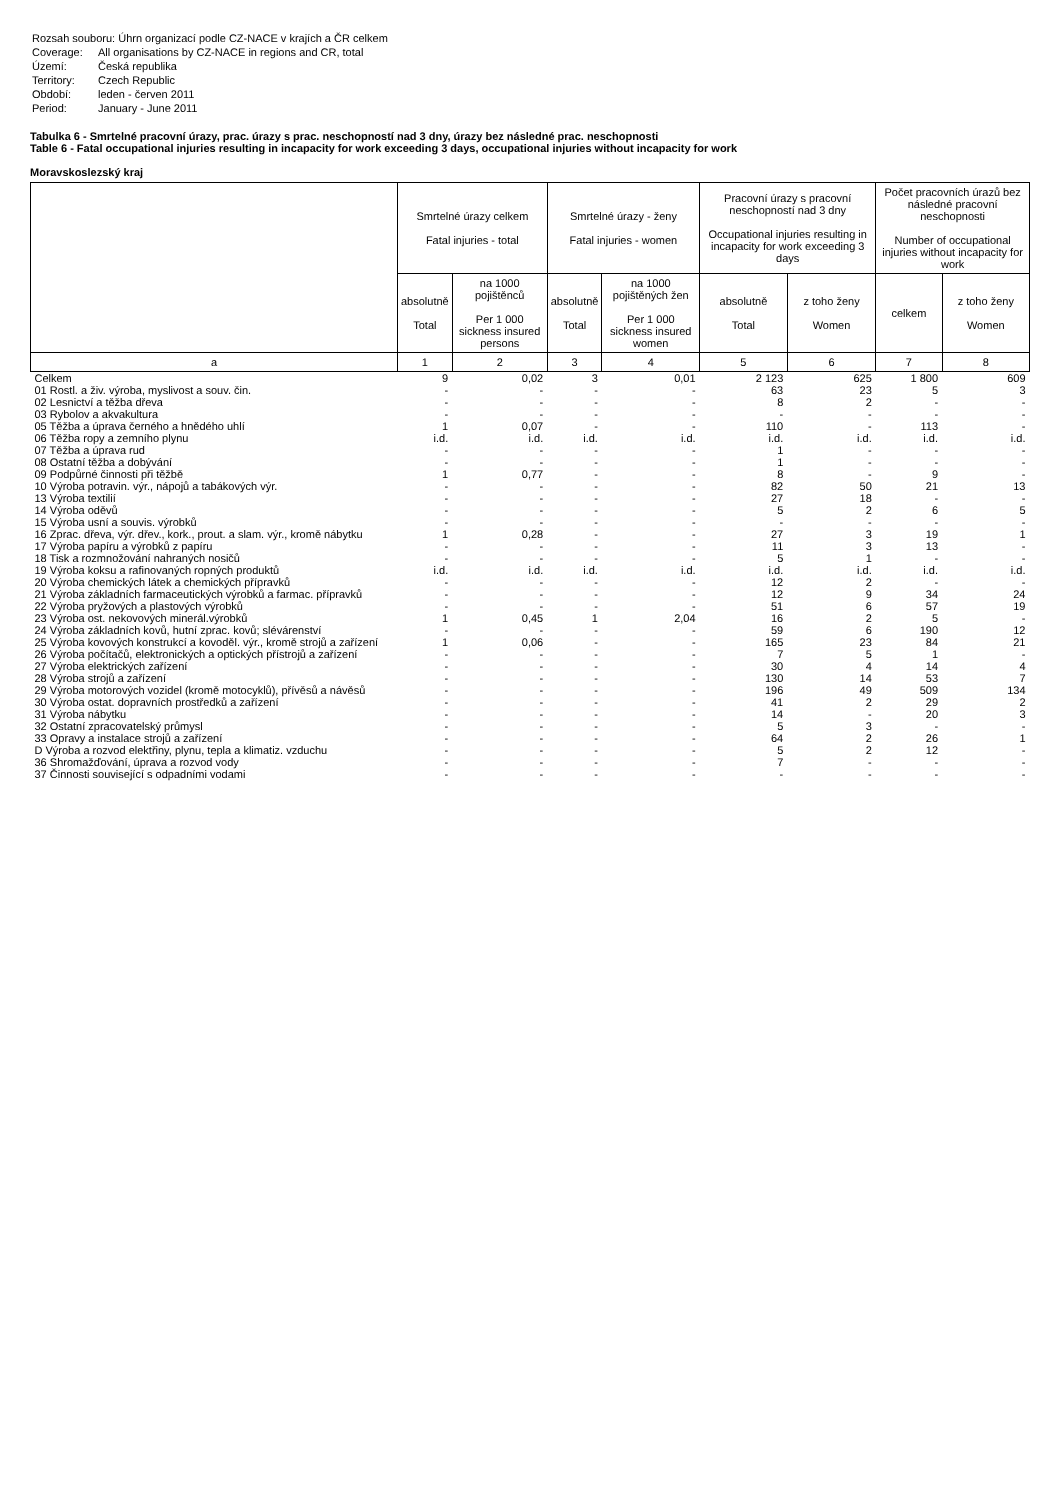| Rozsah souboru: Úhrn organizací podle CZ-NACE v krajích a ČR celkem | |
| Coverage: | All organisations by CZ-NACE in regions and CR, total |
| Území: | Česká republika |
| Territory: | Czech Republic |
| Období: | leden - červen 2011 |
| Period: | January - June 2011 |
Tabulka 6 - Smrtelné pracovní úrazy, prac. úrazy s prac. neschopností nad 3 dny, úrazy bez následné prac. neschopnosti
Table 6 - Fatal occupational injuries resulting in incapacity for work exceeding 3 days, occupational injuries without incapacity for work
Moravskoslezský kraj
| | Smrtelné úrazy celkem Fatal injuries - total | | Smrtelné úrazy - ženy Fatal injuries - women | | Pracovní úrazy s pracovní neschopností nad 3 dny Occupational injuries resulting in incapacity for work exceeding 3 days | | Počet pracovních úrazů bez následné pracovní neschopnosti Number of occupational injuries without incapacity for work | |
| --- | --- | --- | --- | --- | --- | --- | --- | --- |
| | absolutně Total | na 1000 pojištěnců Per 1 000 sickness insured persons | absolutně Total | na 1000 pojištěných žen Per 1 000 sickness insured women | absolutně Total | z toho ženy Women | celkem | z toho ženy Women |
| a | 1 | 2 | 3 | 4 | 5 | 6 | 7 | 8 |
| Celkem | 9 | 0,02 | 3 | 0,01 | 2 123 | 625 | 1 800 | 609 |
| 01 Rostl. a živ. výroba, myslivost a souv. čin. | - | - | - | - | 63 | 23 | 5 | 3 |
| 02 Lesnictví a těžba dřeva | - | - | - | - | 8 | 2 | - | - |
| 03 Rybolov a akvakultura | - | - | - | - | - | - | - | - |
| 05 Těžba a úprava černého a hnědého uhlí | 1 | 0,07 | - | - | 110 | - | 113 | - |
| 06 Těžba ropy a zemního plynu | i.d. | i.d. | i.d. | i.d. | i.d. | i.d. | i.d. | i.d. |
| 07 Těžba a úprava rud | - | - | - | - | 1 | - | - | - |
| 08 Ostatní těžba a dobývání | - | - | - | - | 1 | - | - | - |
| 09 Podpůrné činnosti při těžbě | 1 | 0,77 | - | - | 8 | - | 9 | - |
| 10 Výroba potravin. výr., nápojů a tabákových výr. | - | - | - | - | 82 | 50 | 21 | 13 |
| 13 Výroba textilií | - | - | - | - | 27 | 18 | - | - |
| 14 Výroba oděvů | - | - | - | - | 5 | 2 | 6 | 5 |
| 15 Výroba usní a souvis. výrobků | - | - | - | - | - | - | - | - |
| 16 Zprac. dřeva, výr. dřev., kork., prout. a slam. výr., kromě nábytku | 1 | 0,28 | - | - | 27 | 3 | 19 | 1 |
| 17 Výroba papíru a výrobků z papíru | - | - | - | - | 11 | 3 | 13 | - |
| 18 Tisk a rozmnožování nahraných nosičů | - | - | - | - | 5 | 1 | - | - |
| 19 Výroba koksu a rafinovaných ropných produktů | i.d. | i.d. | i.d. | i.d. | i.d. | i.d. | i.d. | i.d. |
| 20 Výroba chemických látek a chemických přípravků | - | - | - | - | 12 | 2 | - | - |
| 21 Výroba základních farmaceutických výrobků a farmac. přípravků | - | - | - | - | 12 | 9 | 34 | 24 |
| 22 Výroba pryžových a plastových výrobků | - | - | - | - | 51 | 6 | 57 | 19 |
| 23 Výroba ost. nekovových minerál.výrobků | 1 | 0,45 | 1 | 2,04 | 16 | 2 | 5 | - |
| 24 Výroba základních kovů, hutní zprac. kovů; slévárenství | - | - | - | - | 59 | 6 | 190 | 12 |
| 25 Výroba kovových konstrukcí a kovoděl. výr., kromě strojů a zařízení | 1 | 0,06 | - | - | 165 | 23 | 84 | 21 |
| 26 Výroba počítačů, elektronických a optických přístrojů a zařízení | - | - | - | - | 7 | 5 | 1 | - |
| 27 Výroba elektrických zařízení | - | - | - | - | 30 | 4 | 14 | 4 |
| 28 Výroba strojů a zařízení | - | - | - | - | 130 | 14 | 53 | 7 |
| 29 Výroba motorových vozidel (kromě motocyklů), přívěsů a návěsů | - | - | - | - | 196 | 49 | 509 | 134 |
| 30 Výroba ostat. dopravních prostředků a zařízení | - | - | - | - | 41 | 2 | 29 | 2 |
| 31 Výroba nábytku | - | - | - | - | 14 | - | 20 | 3 |
| 32 Ostatní zpracovatelský průmysl | - | - | - | - | 5 | 3 | - | - |
| 33 Opravy a instalace strojů a zařízení | - | - | - | - | 64 | 2 | 26 | 1 |
| D Výroba a rozvod elektřiny, plynu, tepla a klimatiz. vzduchu | - | - | - | - | 5 | 2 | 12 | - |
| 36 Shromažďování, úprava a rozvod vody | - | - | - | - | 7 | - | - | - |
| 37 Činnosti související s odpadními vodami | - | - | - | - | - | - | - | - |